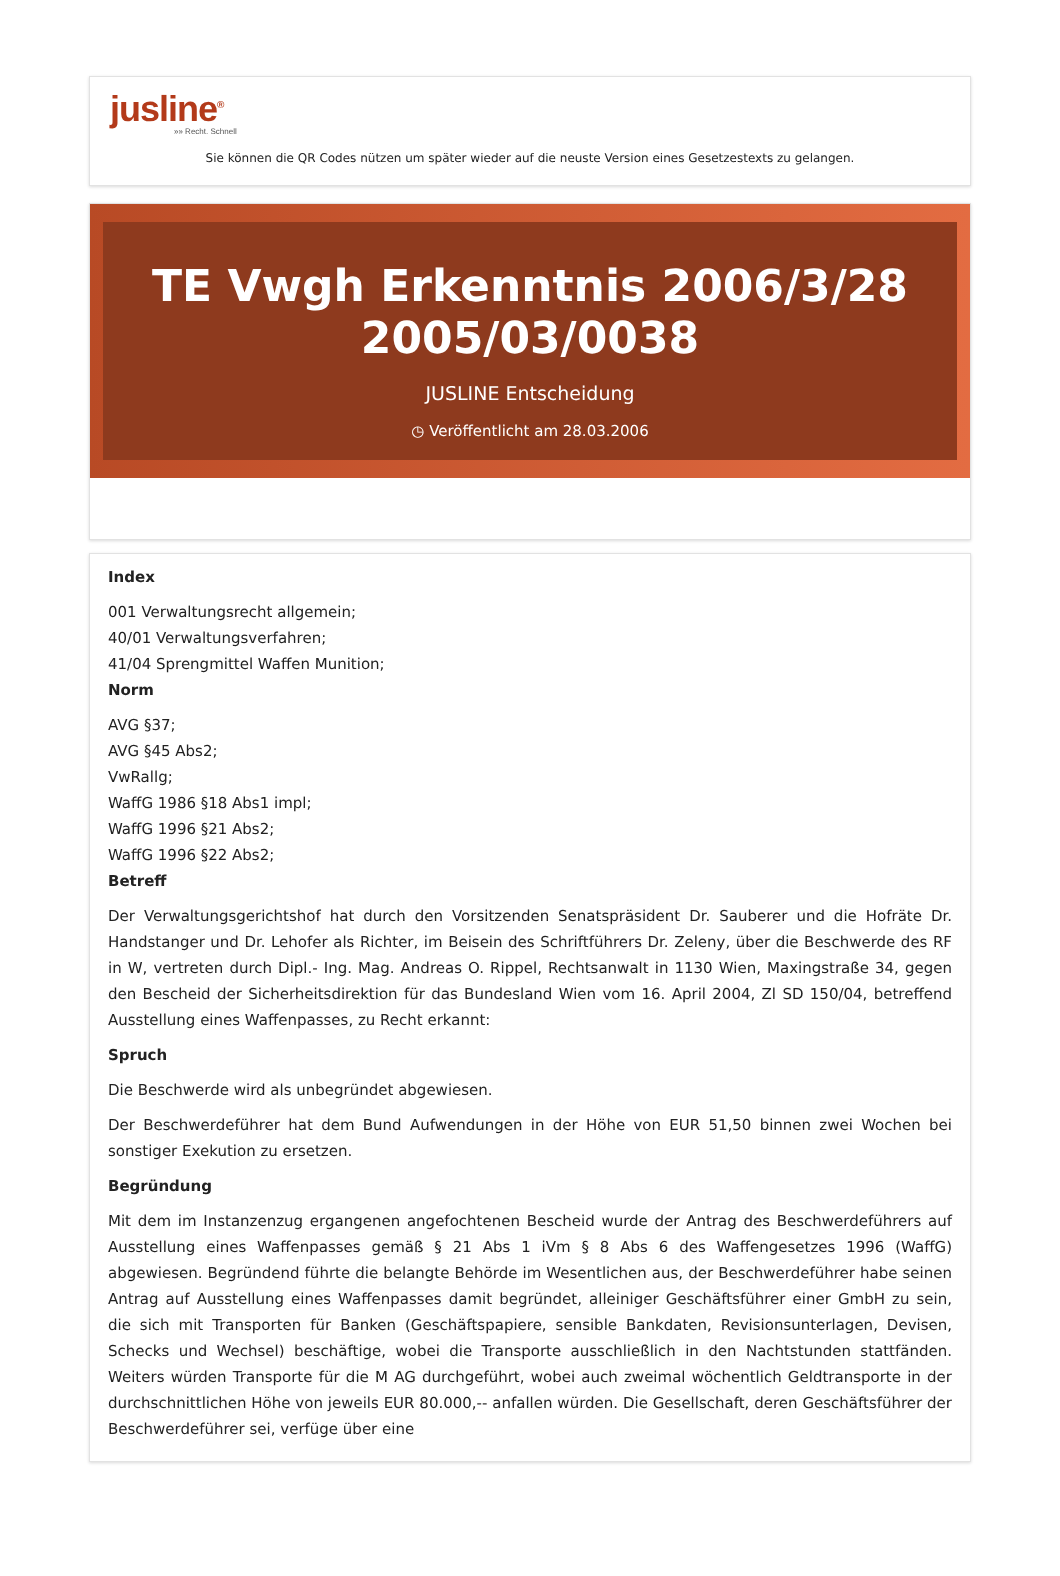jusline<sup>®</sup>
»» Recht. Schnell
Sie können die QR Codes nützen um später wieder auf die neuste Version eines Gesetzestexts zu gelangen.
TE Vwgh Erkenntnis 2006/3/28
2005/03/0038
JUSLINE Entscheidung
◷ Veröffentlicht am 28.03.2006
Index
001 Verwaltungsrecht allgemein;
40/01 Verwaltungsverfahren;
41/04 Sprengmittel Waffen Munition;
Norm
AVG §37;
AVG §45 Abs2;
VwRallg;
WaffG 1986 §18 Abs1 impl;
WaffG 1996 §21 Abs2;
WaffG 1996 §22 Abs2;
Betreff
Der Verwaltungsgerichtshof hat durch den Vorsitzenden Senatspräsident Dr. Sauberer und die Hofräte Dr. Handstanger und Dr. Lehofer als Richter, im Beisein des Schriftführers Dr. Zeleny, über die Beschwerde des RF in W, vertreten durch Dipl.- Ing. Mag. Andreas O. Rippel, Rechtsanwalt in 1130 Wien, Maxingstraße 34, gegen den Bescheid der Sicherheitsdirektion für das Bundesland Wien vom 16. April 2004, Zl SD 150/04, betreffend Ausstellung eines Waffenpasses, zu Recht erkannt:
Spruch
Die Beschwerde wird als unbegründet abgewiesen.
Der Beschwerdeführer hat dem Bund Aufwendungen in der Höhe von EUR 51,50 binnen zwei Wochen bei sonstiger Exekution zu ersetzen.
Begründung
Mit dem im Instanzenzug ergangenen angefochtenen Bescheid wurde der Antrag des Beschwerdeführers auf Ausstellung eines Waffenpasses gemäß § 21 Abs 1 iVm § 8 Abs 6 des Waffengesetzes 1996 (WaffG) abgewiesen. Begründend führte die belangte Behörde im Wesentlichen aus, der Beschwerdeführer habe seinen Antrag auf Ausstellung eines Waffenpasses damit begründet, alleiniger Geschäftsführer einer GmbH zu sein, die sich mit Transporten für Banken (Geschäftspapiere, sensible Bankdaten, Revisionsunterlagen, Devisen, Schecks und Wechsel) beschäftige, wobei die Transporte ausschließlich in den Nachtstunden stattfänden. Weiters würden Transporte für die M AG durchgeführt, wobei auch zweimal wöchentlich Geldtransporte in der durchschnittlichen Höhe von jeweils EUR 80.000,-- anfallen würden. Die Gesellschaft, deren Geschäftsführer der Beschwerdeführer sei, verfüge über eine